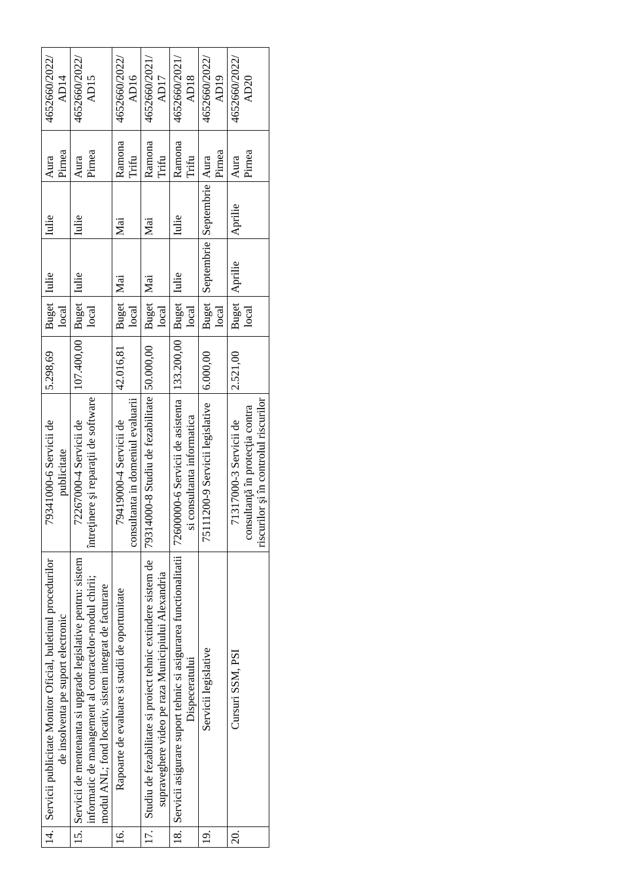| 14. | Servicii publicitate Monitor Oficial, buletinul procedurilor de insolventa pe suport electronic | 79341000-6 Servicii de publicitate | 5.298,69 | Buget local | Iulie | Iulie | Aura Pirnea | 4652660/2022/ AD14 |
| 15. | Servicii de mentenanta si upgrade legislative pentru: sistem informatic de management al contractelor-modul chirii; modul ANL; fond locativ, sistem integrat de facturare | 72267000-4 Servicii de întreţinere şi reparaţii de software | 107.400,00 | Buget local | Iulie | Iulie | Aura Pirnea | 4652660/2022/ AD15 |
| 16. | Rapoarte de evaluare si studii de oportunitate | 79419000-4 Servicii de consultanta in domeniul evaluarii | 42.016,81 | Buget local | Mai | Mai | Ramona Trifu | 4652660/2022/ AD16 |
| 17. | Studiu de fezabilitate si proiect tehnic extindere sistem de supraveghere video pe raza Municipiului Alexandria | 79314000-8 Studiu de fezabilitate | 50.000,00 | Buget local | Mai | Mai | Ramona Trifu | 4652660/2021/ AD17 |
| 18. | Servicii asigurare suport tehnic si asigurarea functionalitatii Dispeceratului | 72600000-6 Servicii de asistenta si consultanta informatica | 133.200,00 | Buget local | Iulie | Iulie | Ramona Trifu | 4652660/2021/ AD18 |
| 19. | Servicii legislative | 75111200-9 Servicii legislative | 6.000,00 | Buget local | Septembrie | Septembrie | Aura Pirnea | 4652660/2022/ AD19 |
| 20. | Cursuri SSM, PSI | 71317000-3 Servicii de consultanţă în protecţia contra riscurilor şi în controlul riscurilor | 2.521,00 | Buget local | Aprilie | Aprilie | Aura Pirnea | 4652660/2022/ AD20 |